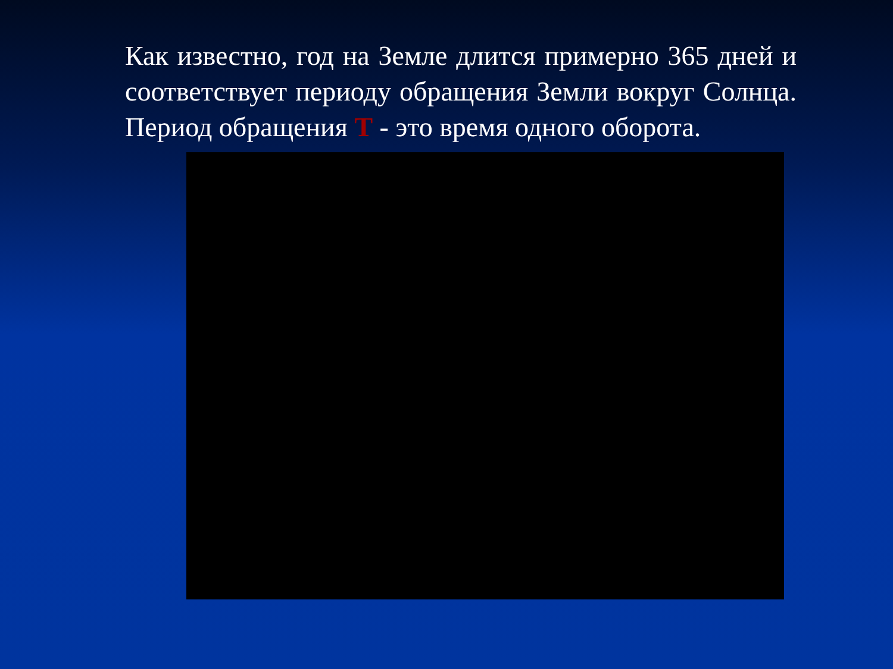Как известно, год на Земле длится примерно 365 дней и соответствует периоду обращения Земли вокруг Солнца. Период обращения Т - это время одного оборота.